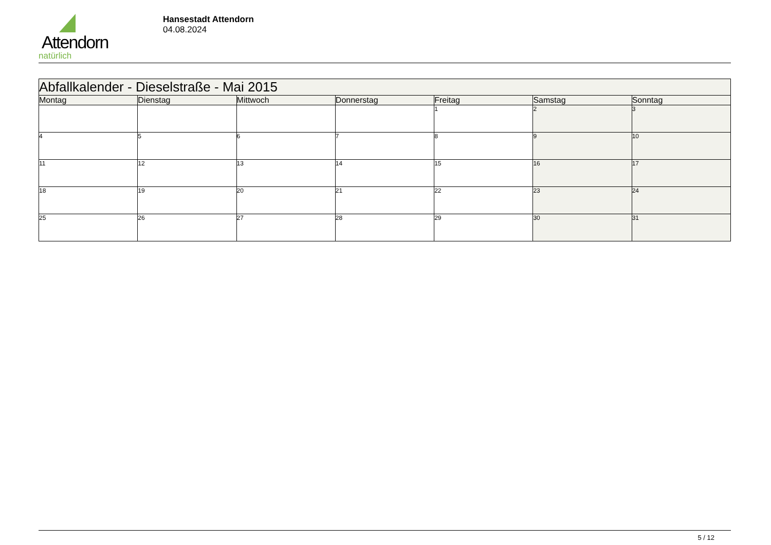Attendorn
natürlich
Hansestadt Attendorn
04.08.2024
| Abfallkalender - Dieselstraße - Mai 2015 | | | | | | |
| Montag | Dienstag | Mittwoch | Donnerstag | Freitag | Samstag | Sonntag |
| | | | | 1 | 2 | 3 |
| 4 | 5 | 6 | 7 | 8 | 9 | 10 |
| 11 | 12 | 13 | 14 | 15 | 16 | 17 |
| 18 | 19 | 20 | 21 | 22 | 23 | 24 |
| 25 | 26 | 27 | 28 | 29 | 30 | 31 |
5 / 12